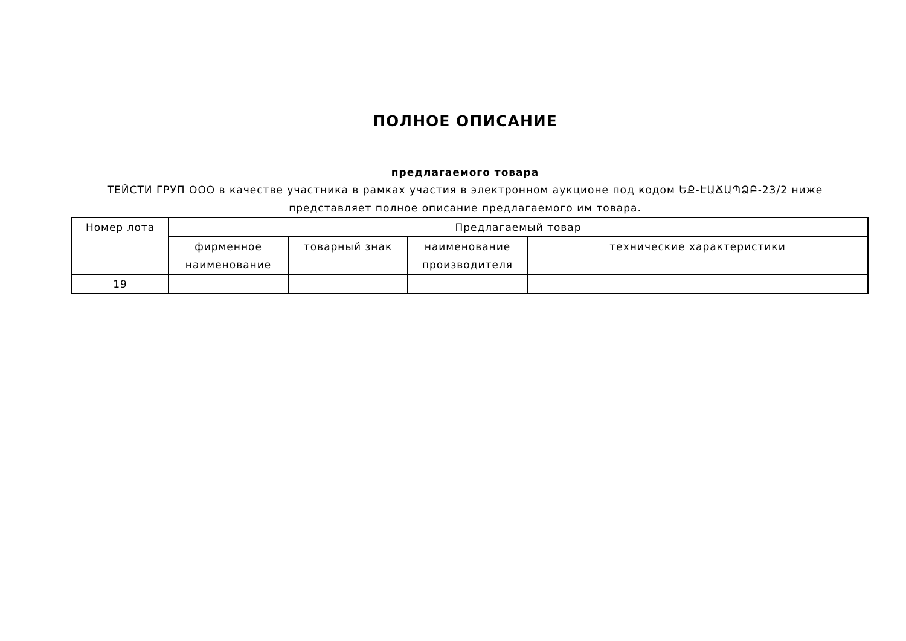ПОЛНОЕ ОПИСАНИЕ
предлагаемого товара
ТЕЙСТИ ГРУП ООО в качестве участника в рамках участия в электронном аукционе под кодом ԵՔ-ԷԱՃԱՊՁԲ-23/2 ниже представляет полное описание предлагаемого им товара.
| Номер лота | Предлагаемый товар | | | |
| --- | --- | --- | --- | --- |
| | фирменное наименование | товарный знак | наименование производителя | технические характеристики |
| 19 | | | | |